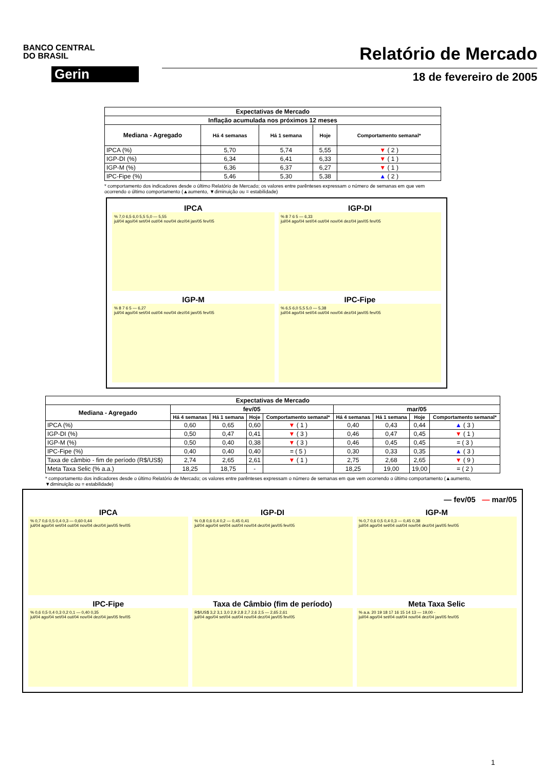BANCO CENTRAL
DO BRASIL
Gerin
Relatório de Mercado
18 de fevereiro de 2005
| Expectativas de Mercado | | | | |
| --- | --- | --- | --- | --- |
| Inflação acumulada nos próximos 12 meses | | | | |
| Mediana - Agregado | Há 4 semanas | Há 1 semana | Hoje | Comportamento semanal* |
| IPCA (%) | 5,70 | 5,74 | 5,55 | ▼ ( 2 ) |
| IGP-DI (%) | 6,34 | 6,41 | 6,33 | ▼ ( 1 ) |
| IGP-M (%) | 6,36 | 6,37 | 6,27 | ▼ ( 1 ) |
| IPC-Fipe (%) | 5,46 | 5,30 | 5,38 | ▲ ( 2 ) |
* comportamento dos indicadores desde o último Relatório de Mercado; os valores entre parênteses expressam o número de semanas em que vem ocorrendo o último comportamento (▲aumento, ▼diminuição ou = estabilidade)
IPCA
% 7,0 6,5 6,0 5,5 5,0 — 5,55
jul/04 ago/04 set/04 out/04 nov/04 dez/04 jan/05 fev/05
IGP-DI
% 8 7 6 5 — 6,33
jul/04 ago/04 set/04 out/04 nov/04 dez/04 jan/05 fev/05
IGP-M
% 8 7 6 5 — 6,27
jul/04 ago/04 set/04 out/04 nov/04 dez/04 jan/05 fev/05
IPC-Fipe
% 6,5 6,0 5,5 5,0 — 5,38
jul/04 ago/04 set/04 out/04 nov/04 dez/04 jan/05 fev/05
| Expectativas de Mercado | | | | | | | | |
| --- | --- | --- | --- | --- | --- | --- | --- | --- |
| Mediana - Agregado | fev/05 | | | | mar/05 | | | |
| | Há 4 semanas | Há 1 semana | Hoje | Comportamento semanal* | Há 4 semanas | Há 1 semana | Hoje | Comportamento semanal* |
| IPCA (%) | 0,60 | 0,65 | 0,60 | ▼ ( 1 ) | 0,40 | 0,43 | 0,44 | ▲ ( 3 ) |
| IGP-DI (%) | 0,50 | 0,47 | 0,41 | ▼ ( 3 ) | 0,46 | 0,47 | 0,45 | ▼ ( 1 ) |
| IGP-M (%) | 0,50 | 0,40 | 0,38 | ▼ ( 3 ) | 0,46 | 0,45 | 0,45 | = ( 3 ) |
| IPC-Fipe (%) | 0,40 | 0,40 | 0,40 | = ( 5 ) | 0,30 | 0,33 | 0,35 | ▲ ( 3 ) |
| Taxa de câmbio - fim de período (R$/US$) | 2,74 | 2,65 | 2,61 | ▼ ( 1 ) | 2,75 | 2,68 | 2,65 | ▼ ( 9 ) |
| Meta Taxa Selic (% a.a.) | 18,25 | 18,75 | - | | 18,25 | 19,00 | 19,00 | = ( 2 ) |
* comportamento dos indicadores desde o último Relatório de Mercado; os valores entre parênteses expressam o número de semanas em que vem ocorrendo o último comportamento (▲aumento, ▼diminuição ou = estabilidade)
— fev/05 — mar/05
IPCA
% 0,7 0,6 0,5 0,4 0,3 — 0,60 0,44
jul/04 ago/04 set/04 out/04 nov/04 dez/04 jan/05 fev/05
IGP-DI
% 0,8 0,6 0,4 0,2 — 0,45 0,41
jul/04 ago/04 set/04 out/04 nov/04 dez/04 jan/05 fev/05
IGP-M
% 0,7 0,6 0,5 0,4 0,3 — 0,45 0,38
jul/04 ago/04 set/04 out/04 nov/04 dez/04 jan/05 fev/05
IPC-Fipe
% 0,6 0,5 0,4 0,3 0,2 0,1 — 0,40 0,35
jul/04 ago/04 set/04 out/04 nov/04 dez/04 jan/05 fev/05
Taxa de Câmbio (fim de período)
R$/US$ 3,2 3,1 3,0 2,9 2,8 2,7 2,6 2,5 — 2,65 2,61
jul/04 ago/04 set/04 out/04 nov/04 dez/04 jan/05 fev/05
Meta Taxa Selic
% a.a. 20 19 18 17 16 15 14 13 — 19,00 -
jul/04 ago/04 set/04 out/04 nov/04 dez/04 jan/05 fev/05
1